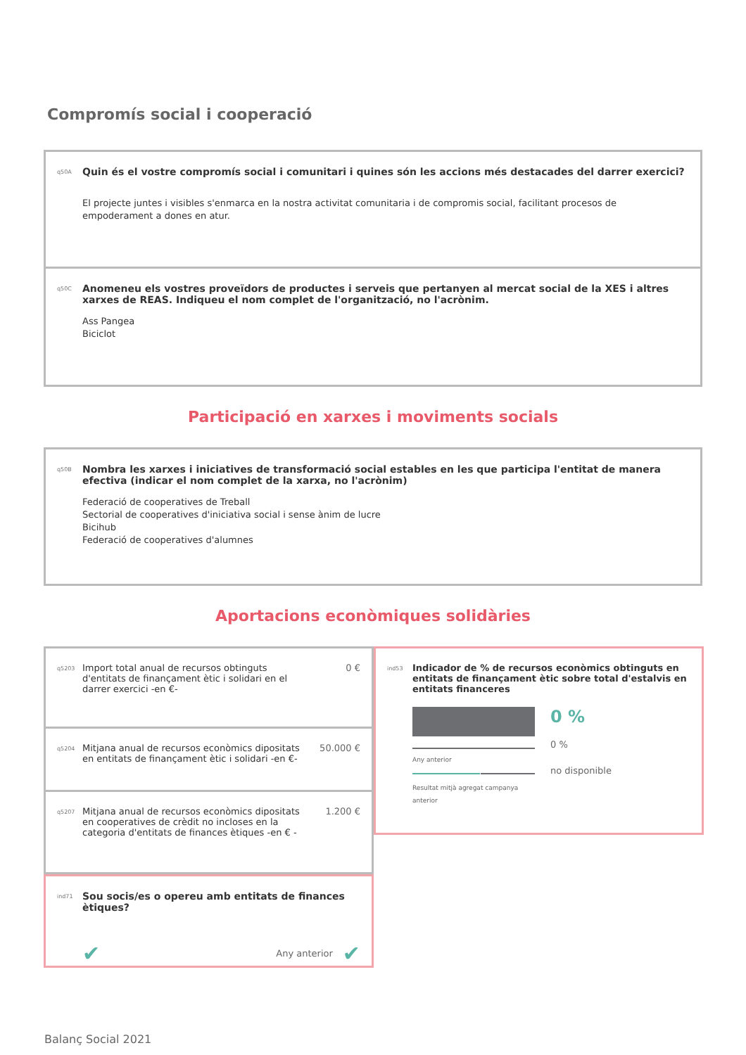Compromís social i cooperació
q50A
Quin és el vostre compromís social i comunitari i quines són les accions més destacades del darrer exercici?
El projecte juntes i visibles s'enmarca en la nostra activitat comunitaria i de compromis social, facilitant procesos de empoderament a dones en atur.
q50C
Anomeneu els vostres proveïdors de productes i serveis que pertanyen al mercat social de la XES i altres xarxes de REAS. Indiqueu el nom complet de l'organització, no l'acrònim.
Ass Pangea
Biciclot
Participació en xarxes i moviments socials
q50B
Nombra les xarxes i iniciatives de transformació social estables en les que participa l'entitat de manera efectiva (indicar el nom complet de la xarxa, no l'acrònim)
Federació de cooperatives de Treball
Sectorial de cooperatives d'iniciativa social i sense ànim de lucre
Bicihub
Federació de cooperatives d'alumnes
Aportacions econòmiques solidàries
q5203
Import total anual de recursos obtinguts d'entitats de finançament ètic i solidari en el darrer exercici -en €-
0 €
q5204
Mitjana anual de recursos econòmics dipositats en entitats de finançament ètic i solidari -en €-
50.000 €
q5207
Mitjana anual de recursos econòmics dipositats en cooperatives de crèdit no incloses en la categoria d'entitats de finances ètiques -en € -
1.200 €
ind71
Sou socis/es o opereu amb entitats de finances ètiques?
✔ Any anterior ✔
ind53
Indicador de % de recursos econòmics obtinguts en entitats de finançament ètic sobre total d'estalvis en entitats financeres
Any anterior
Resultat mitjà agregat campanya anterior
0 %
0 %
no disponible
Balanç Social 2021